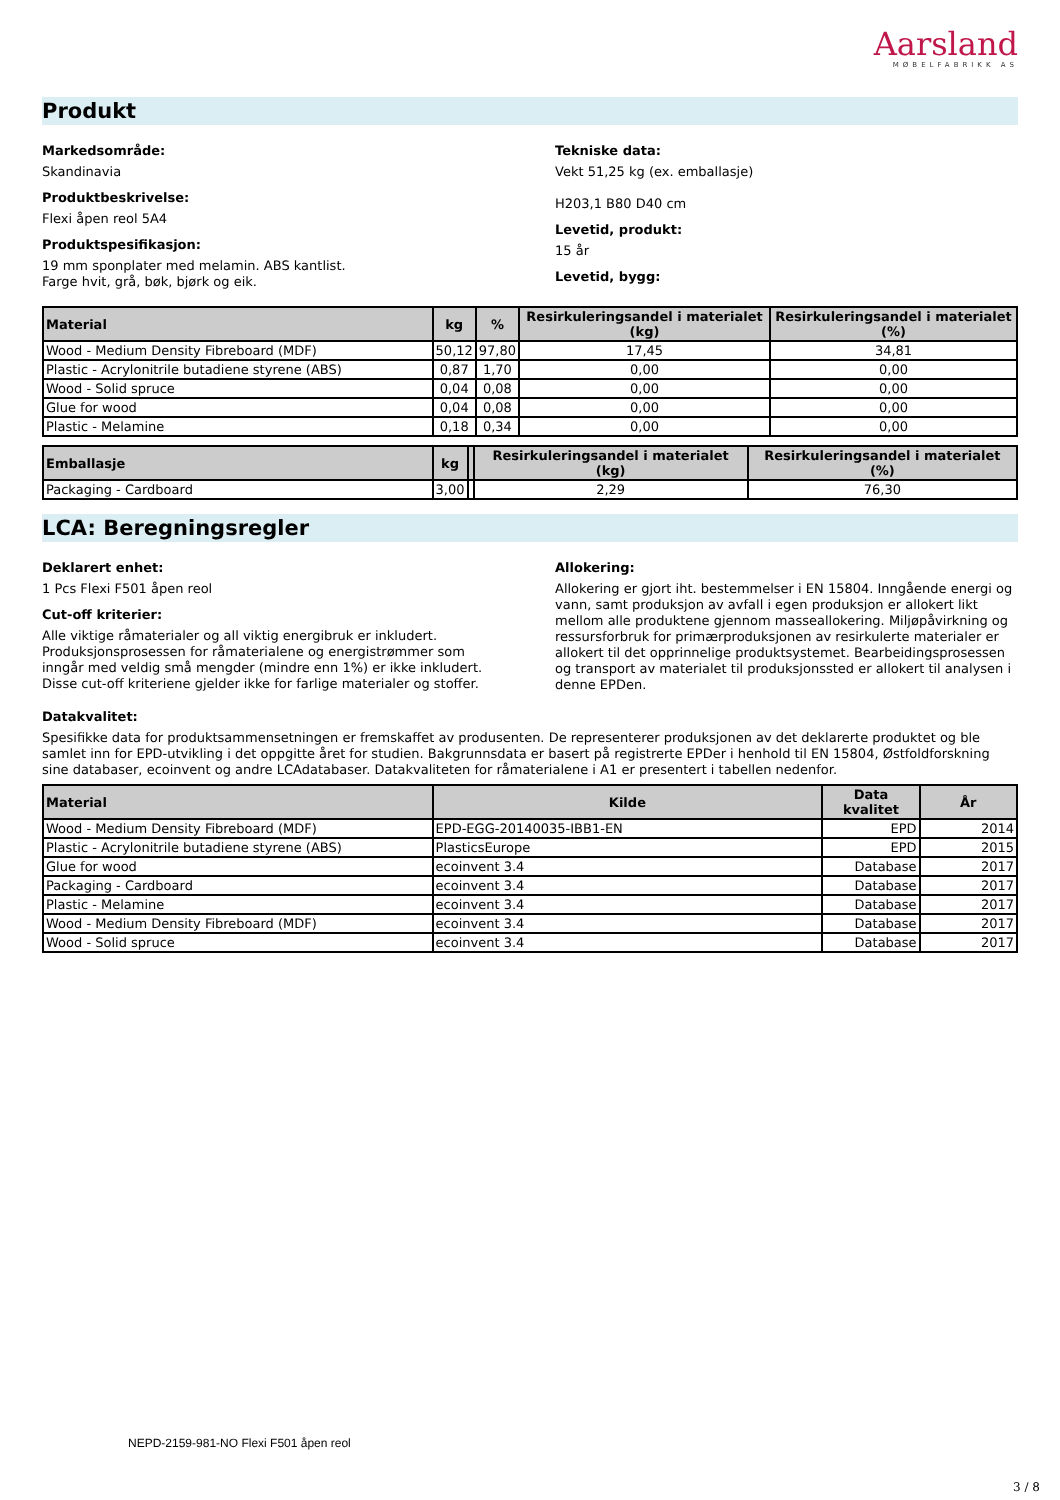Aarsland
MØBELFABRIKK AS
Produkt
Markedsområde:
Skandinavia
Produktbeskrivelse:
Flexi åpen reol 5A4
Produktspesifikasjon:
19 mm sponplater med melamin. ABS kantlist.
Farge hvit, grå, bøk, bjørk og eik.
Tekniske data:
Vekt 51,25 kg (ex. emballasje)
H203,1 B80 D40 cm
Levetid, produkt:
15 år
Levetid, bygg:
| Material | kg | % | Resirkuleringsandel i materialet (kg) | Resirkuleringsandel i materialet (%) |
| --- | --- | --- | --- | --- |
| Wood - Medium Density Fibreboard (MDF) | 50,12 | 97,80 | 17,45 | 34,81 |
| Plastic - Acrylonitrile butadiene styrene (ABS) | 0,87 | 1,70 | 0,00 | 0,00 |
| Wood - Solid spruce | 0,04 | 0,08 | 0,00 | 0,00 |
| Glue for wood | 0,04 | 0,08 | 0,00 | 0,00 |
| Plastic - Melamine | 0,18 | 0,34 | 0,00 | 0,00 |
| Emballasje | kg | | Resirkuleringsandel i materialet (kg) | Resirkuleringsandel i materialet (%) |
| --- | --- | --- | --- | --- |
| Packaging - Cardboard | 3,00 | | 2,29 | 76,30 |
LCA: Beregningsregler
Deklarert enhet:
1 Pcs Flexi F501 åpen reol
Cut-off kriterier:
Alle viktige råmaterialer og all viktig energibruk er inkludert. Produksjonsprosessen for råmaterialene og energistrømmer som inngår med veldig små mengder (mindre enn 1%) er ikke inkludert. Disse cut-off kriteriene gjelder ikke for farlige materialer og stoffer.
Allokering:
Allokering er gjort iht. bestemmelser i EN 15804. Inngående energi og vann, samt produksjon av avfall i egen produksjon er allokert likt mellom alle produktene gjennom masseallokering. Miljøpåvirkning og ressursforbruk for primærproduksjonen av resirkulerte materialer er allokert til det opprinnelige produktsystemet. Bearbeidingsprosessen og transport av materialet til produksjonssted er allokert til analysen i denne EPDen.
Datakvalitet:
Spesifikke data for produktsammensetningen er fremskaffet av produsenten. De representerer produksjonen av det deklarerte produktet og ble samlet inn for EPD-utvikling i det oppgitte året for studien. Bakgrunnsdata er basert på registrerte EPDer i henhold til EN 15804, Østfoldforskning sine databaser, ecoinvent og andre LCAdatabaser. Datakvaliteten for råmaterialene i A1 er presentert i tabellen nedenfor.
| Material | Kilde | Data kvalitet | År |
| --- | --- | --- | --- |
| Wood - Medium Density Fibreboard (MDF) | EPD-EGG-20140035-IBB1-EN | EPD | 2014 |
| Plastic - Acrylonitrile butadiene styrene (ABS) | PlasticsEurope | EPD | 2015 |
| Glue for wood | ecoinvent 3.4 | Database | 2017 |
| Packaging - Cardboard | ecoinvent 3.4 | Database | 2017 |
| Plastic - Melamine | ecoinvent 3.4 | Database | 2017 |
| Wood - Medium Density Fibreboard (MDF) | ecoinvent 3.4 | Database | 2017 |
| Wood - Solid spruce | ecoinvent 3.4 | Database | 2017 |
NEPD-2159-981-NO Flexi F501 åpen reol
3 / 8